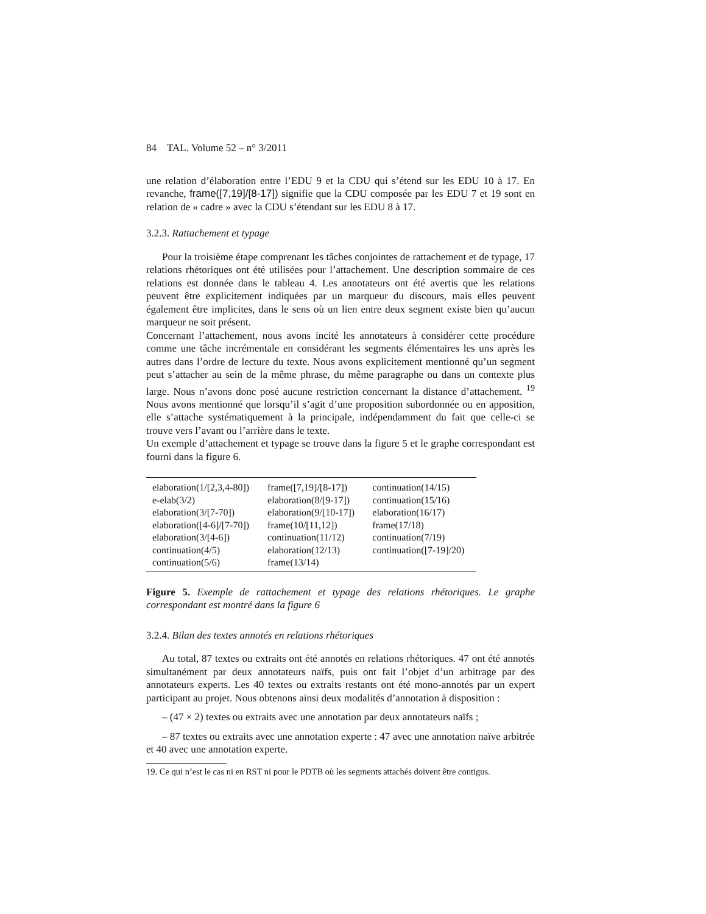84 TAL. Volume 52 – n° 3/2011
une relation d’élaboration entre l’EDU 9 et la CDU qui s’étend sur les EDU 10 à 17. En revanche, frame([7,19]/[8-17]) signifie que la CDU composée par les EDU 7 et 19 sont en relation de « cadre » avec la CDU s’étendant sur les EDU 8 à 17.
3.2.3. Rattachement et typage
Pour la troisième étape comprenant les tâches conjointes de rattachement et de typage, 17 relations rhétoriques ont été utilisées pour l’attachement. Une description sommaire de ces relations est donnée dans le tableau 4. Les annotateurs ont été avertis que les relations peuvent être explicitement indiquées par un marqueur du discours, mais elles peuvent également être implicites, dans le sens où un lien entre deux segment existe bien qu’aucun marqueur ne soit présent.
Concernant l’attachement, nous avons incité les annotateurs à considérer cette procédure comme une tâche incrémentale en considérant les segments élémentaires les uns après les autres dans l’ordre de lecture du texte. Nous avons explicitement mentionné qu’un segment peut s’attacher au sein de la même phrase, du même paragraphe ou dans un contexte plus large. Nous n’avons donc posé aucune restriction concernant la distance d’attachement. <sup>19</sup> Nous avons mentionné que lorsqu’il s’agit d’une proposition subordonnée ou en apposition, elle s’attache systématiquement à la principale, indépendamment du fait que celle-ci se trouve vers l’avant ou l’arrière dans le texte.
Un exemple d’attachement et typage se trouve dans la figure 5 et le graphe correspondant est fourni dans la figure 6.
| elaboration(1/[2,3,4-80]) | frame([7,19]/[8-17]) | continuation(14/15) |
| e-elab(3/2) | elaboration(8/[9-17]) | continuation(15/16) |
| elaboration(3/[7-70]) | elaboration(9/[10-17]) | elaboration(16/17) |
| elaboration([4-6]/[7-70]) | frame(10/[11,12]) | frame(17/18) |
| elaboration(3/[4-6]) | continuation(11/12) | continuation(7/19) |
| continuation(4/5) | elaboration(12/13) | continuation([7-19]/20) |
| continuation(5/6) | frame(13/14) | |
Figure 5. Exemple de rattachement et typage des relations rhétoriques. Le graphe correspondant est montré dans la figure 6
3.2.4. Bilan des textes annotés en relations rhétoriques
Au total, 87 textes ou extraits ont été annotés en relations rhétoriques. 47 ont été annotés simultanément par deux annotateurs naïfs, puis ont fait l’objet d’un arbitrage par des annotateurs experts. Les 40 textes ou extraits restants ont été mono-annotés par un expert participant au projet. Nous obtenons ainsi deux modalités d’annotation à disposition :
– (47 × 2) textes ou extraits avec une annotation par deux annotateurs naïfs ;
– 87 textes ou extraits avec une annotation experte : 47 avec une annotation naïve arbitrée et 40 avec une annotation experte.
19. Ce qui n’est le cas ni en RST ni pour le PDTB où les segments attachés doivent être contigus.